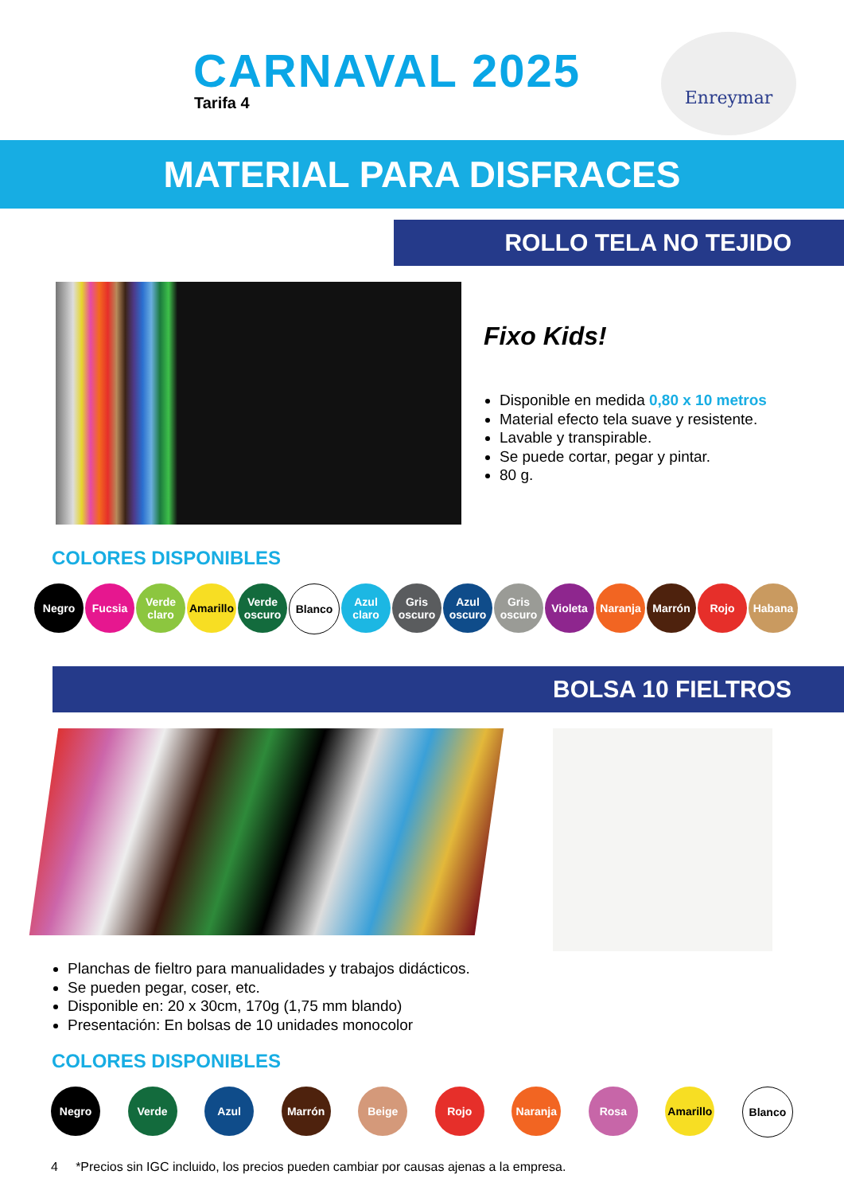CARNAVAL 2025
Tarifa 4
Enreymar
MATERIAL PARA DISFRACES
ROLLO TELA NO TEJIDO
Fixo Kids!
Disponible en medida 0,80 x 10 metros
Material efecto tela suave y resistente.
Lavable y transpirable.
Se puede cortar, pegar y pintar.
80 g.
COLORES DISPONIBLES
Negro Fucsia Verde claro
Amarillo
Verde oscuro
Blanco Azul claro
Gris oscuro
Azul oscuro
Gris oscuro
Violeta Naranja Marrón Rojo Habana
BOLSA 10 FIELTROS
Planchas de fieltro para manualidades y trabajos didácticos.
Se pueden pegar, coser, etc.
Disponible en: 20 x 30cm, 170g (1,75 mm blando)
Presentación: En bolsas de 10 unidades monocolor
COLORES DISPONIBLES
Negro Verde Azul Marrón Beige Rojo Naranja Rosa Amarillo
Blanco
4 *Precios sin IGC incluido, los precios pueden cambiar por causas ajenas a la empresa.